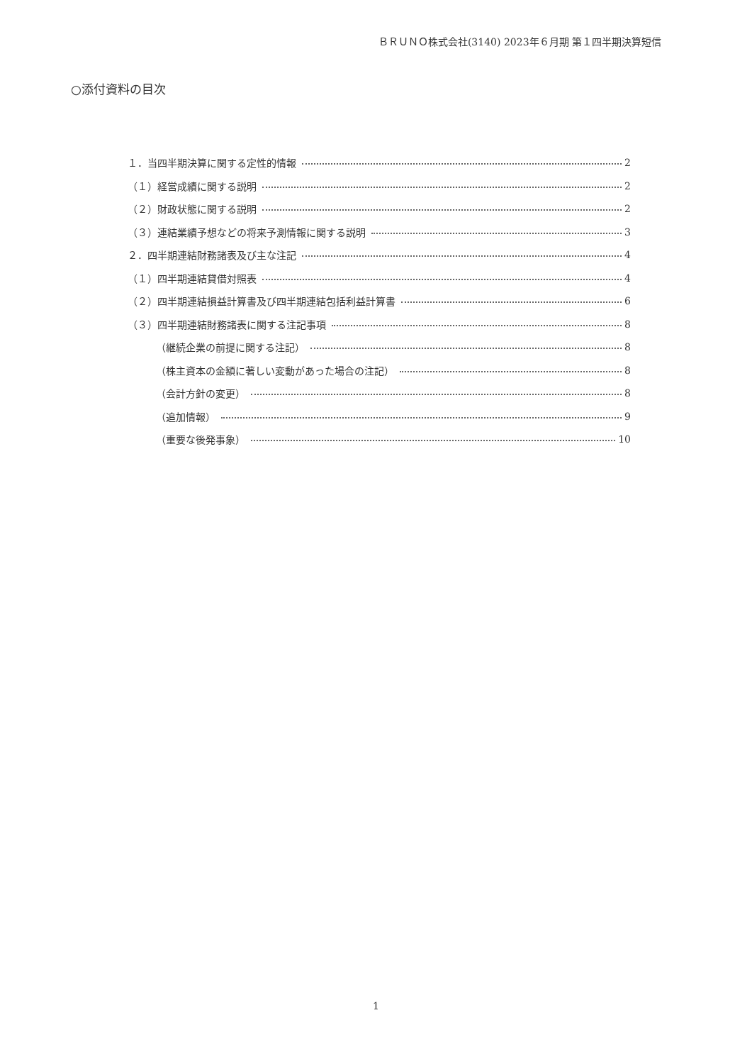ＢＲＵＮＯ株式会社(3140) 2023年６月期 第１四半期決算短信
○添付資料の目次
１．当四半期決算に関する定性的情報 2
（１）経営成績に関する説明 2
（２）財政状態に関する説明 2
（３）連結業績予想などの将来予測情報に関する説明 3
２．四半期連結財務諸表及び主な注記 4
（１）四半期連結貸借対照表 4
（２）四半期連結損益計算書及び四半期連結包括利益計算書 6
（３）四半期連結財務諸表に関する注記事項 8
（継続企業の前提に関する注記） 8
（株主資本の金額に著しい変動があった場合の注記） 8
（会計方針の変更） 8
（追加情報） 9
（重要な後発事象） 10
1